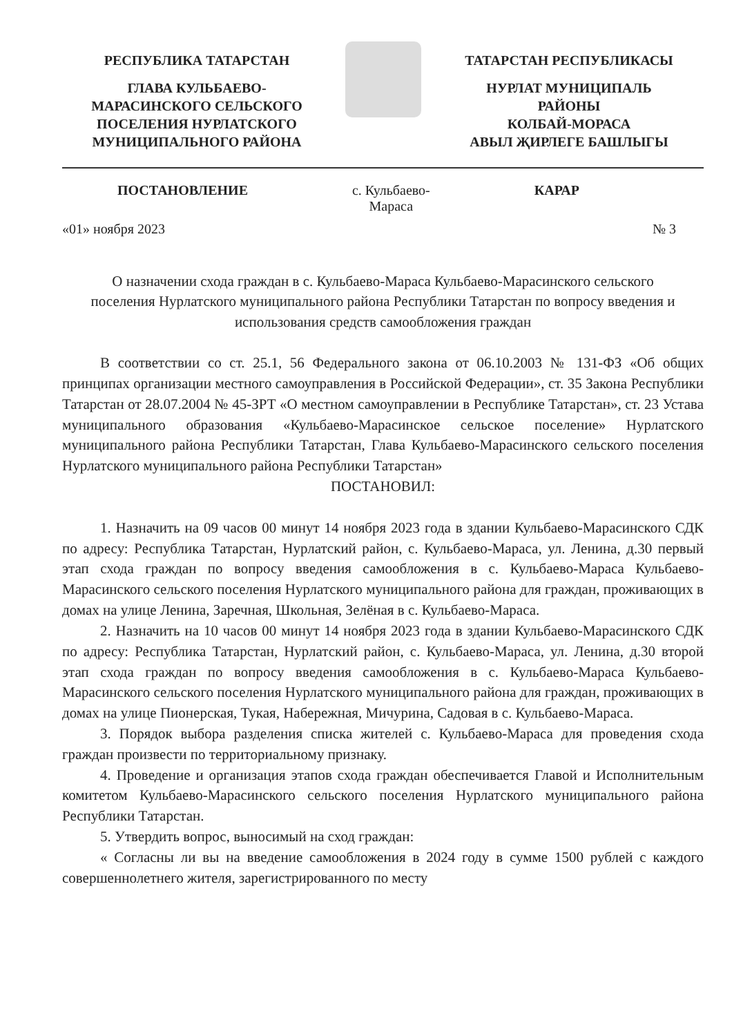РЕСПУБЛИКА ТАТАРСТАН
ГЛАВА КУЛЬБАЕВО-
МАРАСИНСКОГО СЕЛЬСКОГО
ПОСЕЛЕНИЯ НУРЛАТСКОГО
МУНИЦИПАЛЬНОГО РАЙОНА
ТАТАРСТАН РЕСПУБЛИКАСЫ
НУРЛАТ МУНИЦИПАЛЬ
РАЙОНЫ
КОЛБАЙ-МОРАСА
АВЫЛ ҖИРЛЕГЕ БАШЛЫГЫ
ПОСТАНОВЛЕНИЕ с. Кульбаево-
Мараса КАРАР
«01» ноября 2023 № 3
О назначении схода граждан в с. Кульбаево-Мараса Кульбаево-Марасинского сельского поселения Нурлатского муниципального района Республики Татарстан по вопросу введения и использования средств самообложения граждан
В соответствии со ст. 25.1, 56 Федерального закона от 06.10.2003 № 131-ФЗ «Об общих принципах организации местного самоуправления в Российской Федерации», ст. 35 Закона Республики Татарстан от 28.07.2004 № 45-ЗРТ «О местном самоуправлении в Республике Татарстан», ст. 23 Устава муниципального образования «Кульбаево-Марасинское сельское поселение» Нурлатского муниципального района Республики Татарстан, Глава Кульбаево-Марасинского сельского поселения Нурлатского муниципального района Республики Татарстан»
ПОСТАНОВИЛ:
1. Назначить на 09 часов 00 минут 14 ноября 2023 года в здании Кульбаево-Марасинского СДК по адресу: Республика Татарстан, Нурлатский район, с. Кульбаево-Мараса, ул. Ленина, д.30 первый этап схода граждан по вопросу введения самообложения в с. Кульбаево-Мараса Кульбаево-Марасинского сельского поселения Нурлатского муниципального района для граждан, проживающих в домах на улице Ленина, Заречная, Школьная, Зелёная в с. Кульбаево-Мараса.
2. Назначить на 10 часов 00 минут 14 ноября 2023 года в здании Кульбаево-Марасинского СДК по адресу: Республика Татарстан, Нурлатский район, с. Кульбаево-Мараса, ул. Ленина, д.30 второй этап схода граждан по вопросу введения самообложения в с. Кульбаево-Мараса Кульбаево-Марасинского сельского поселения Нурлатского муниципального района для граждан, проживающих в домах на улице Пионерская, Тукая, Набережная, Мичурина, Садовая в с. Кульбаево-Мараса.
3. Порядок выбора разделения списка жителей с. Кульбаево-Мараса для проведения схода граждан произвести по территориальному признаку.
4. Проведение и организация этапов схода граждан обеспечивается Главой и Исполнительным комитетом Кульбаево-Марасинского сельского поселения Нурлатского муниципального района Республики Татарстан.
5. Утвердить вопрос, выносимый на сход граждан:
« Согласны ли вы на введение самообложения в 2024 году в сумме 1500 рублей с каждого совершеннолетнего жителя, зарегистрированного по месту